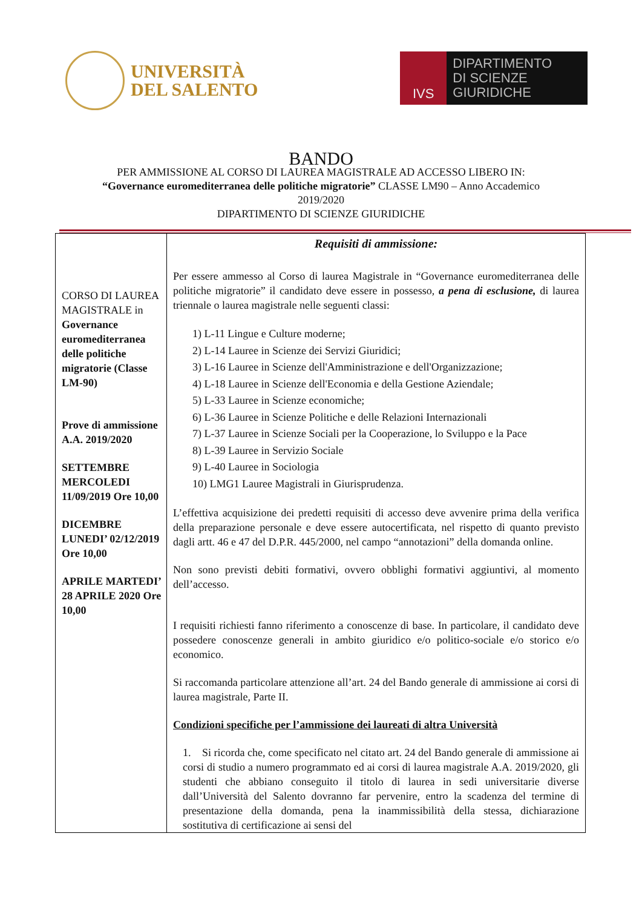UNIVERSITÀ
DEL SALENTO
IVS
DIPARTIMENTO
DI SCIENZE GIURIDICHE
BANDO
PER AMMISSIONE AL CORSO DI LAUREA MAGISTRALE AD ACCESSO LIBERO IN:
“Governance euromediterranea delle politiche migratorie” CLASSE LM90 – Anno Accademico
2019/2020
DIPARTIMENTO DI SCIENZE GIURIDICHE
| CORSO DI LAUREA MAGISTRALE in Governance euromediterranea delle politiche migratorie (Classe LM-90) Prove di ammissione A.A. 2019/2020 SETTEMBRE MERCOLEDI 11/09/2019 Ore 10,00 DICEMBRE LUNEDI’ 02/12/2019 Ore 10,00 APRILE MARTEDI’ 28 APRILE 2020 Ore 10,00 | Requisiti di ammissione: Per essere ammesso al Corso di laurea Magistrale in “Governance euromediterranea delle politiche migratorie” il candidato deve essere in possesso, a pena di esclusione, di laurea triennale o laurea magistrale nelle seguenti classi: 1) L-11 Lingue e Culture moderne; 2) L-14 Lauree in Scienze dei Servizi Giuridici; 3) L-16 Lauree in Scienze dell'Amministrazione e dell'Organizzazione; 4) L-18 Lauree in Scienze dell'Economia e della Gestione Aziendale; 5) L-33 Lauree in Scienze economiche; 6) L-36 Lauree in Scienze Politiche e delle Relazioni Internazionali 7) L-37 Lauree in Scienze Sociali per la Cooperazione, lo Sviluppo e la Pace 8) L-39 Lauree in Servizio Sociale 9) L-40 Lauree in Sociologia 10) LMG1 Lauree Magistrali in Giurisprudenza. L’effettiva acquisizione dei predetti requisiti di accesso deve avvenire prima della verifica della preparazione personale e deve essere autocertificata, nel rispetto di quanto previsto dagli artt. 46 e 47 del D.P.R. 445/2000, nel campo “annotazioni” della domanda online. Non sono previsti debiti formativi, ovvero obblighi formativi aggiuntivi, al momento dell’accesso. I requisiti richiesti fanno riferimento a conoscenze di base. In particolare, il candidato deve possedere conoscenze generali in ambito giuridico e/o politico-sociale e/o storico e/o economico. Si raccomanda particolare attenzione all’art. 24 del Bando generale di ammissione ai corsi di laurea magistrale, Parte II. Condizioni specifiche per l’ammissione dei laureati di altra Università 1. Si ricorda che, come specificato nel citato art. 24 del Bando generale di ammissione ai corsi di studio a numero programmato ed ai corsi di laurea magistrale A.A. 2019/2020, gli studenti che abbiano conseguito il titolo di laurea in sedi universitarie diverse dall’Università del Salento dovranno far pervenire, entro la scadenza del termine di presentazione della domanda, pena la inammissibilità della stessa, dichiarazione sostitutiva di certificazione ai sensi del |